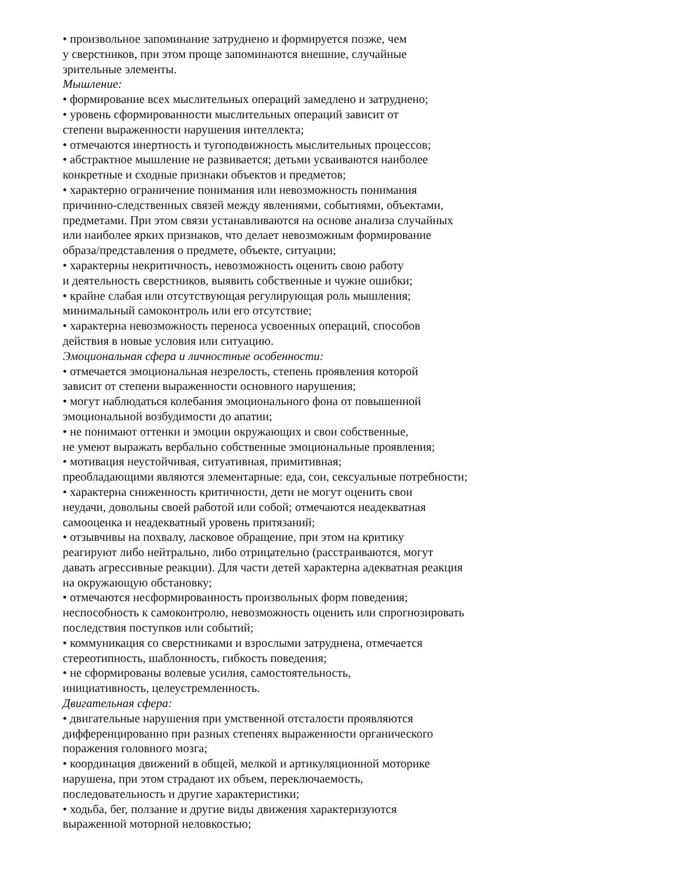• произвольное запоминание затруднено и формируется позже, чем
у сверстников, при этом проще запоминаются внешние, случайные
зрительные элементы.
Мышление:
• формирование всех мыслительных операций замедлено и затруднено;
• уровень сформированности мыслительных операций зависит от
степени выраженности нарушения интеллекта;
• отмечаются инертность и тугоподвижность мыслительных процессов;
• абстрактное мышление не развивается; детьми усваиваются наиболее
конкретные и сходные признаки объектов и предметов;
• характерно ограничение понимания или невозможность понимания
причинно-следственных связей между явлениями, событиями, объектами,
предметами. При этом связи устанавливаются на основе анализа случайных
или наиболее ярких признаков, что делает невозможным формирование
образа/представления о предмете, объекте, ситуации;
• характерны некритичность, невозможность оценить свою работу
и деятельность сверстников, выявить собственные и чужие ошибки;
• крайне слабая или отсутствующая регулирующая роль мышления;
минимальный самоконтроль или его отсутствие;
• характерна невозможность переноса усвоенных операций, способов
действия в новые условия или ситуацию.
Эмоциональная сфера и личностные особенности:
• отмечается эмоциональная незрелость, степень проявления которой
зависит от степени выраженности основного нарушения;
• могут наблюдаться колебания эмоционального фона от повышенной
эмоциональной возбудимости до апатии;
• не понимают оттенки и эмоции окружающих и свои собственные,
не умеют выражать вербально собственные эмоциональные проявления;
• мотивация неустойчивая, ситуативная, примитивная;
преобладающими являются элементарные: еда, сон, сексуальные потребности;
• характерна сниженность критичности, дети не могут оценить свои
неудачи, довольны своей работой или собой; отмечаются неадекватная
самооценка и неадекватный уровень притязаний;
• отзывчивы на похвалу, ласковое обращение, при этом на критику
реагируют либо нейтрально, либо отрицательно (расстраиваются, могут
давать агрессивные реакции). Для части детей характерна адекватная реакция
на окружающую обстановку;
• отмечаются несформированность произвольных форм поведения;
неспособность к самоконтролю, невозможность оценить или спрогнозировать
последствия поступков или событий;
• коммуникация со сверстниками и взрослыми затруднена, отмечается
стереотипность, шаблонность, гибкость поведения;
• не сформированы волевые усилия, самостоятельность,
инициативность, целеустремленность.
Двигательная сфера:
• двигательные нарушения при умственной отсталости проявляются
дифференцированно при разных степенях выраженности органического
поражения головного мозга;
• координация движений в общей, мелкой и артикуляционной моторике
нарушена, при этом страдают их объем, переключаемость,
последовательность и другие характеристики;
• ходьба, бег, ползание и другие виды движения характеризуются
выраженной моторной неловкостью;